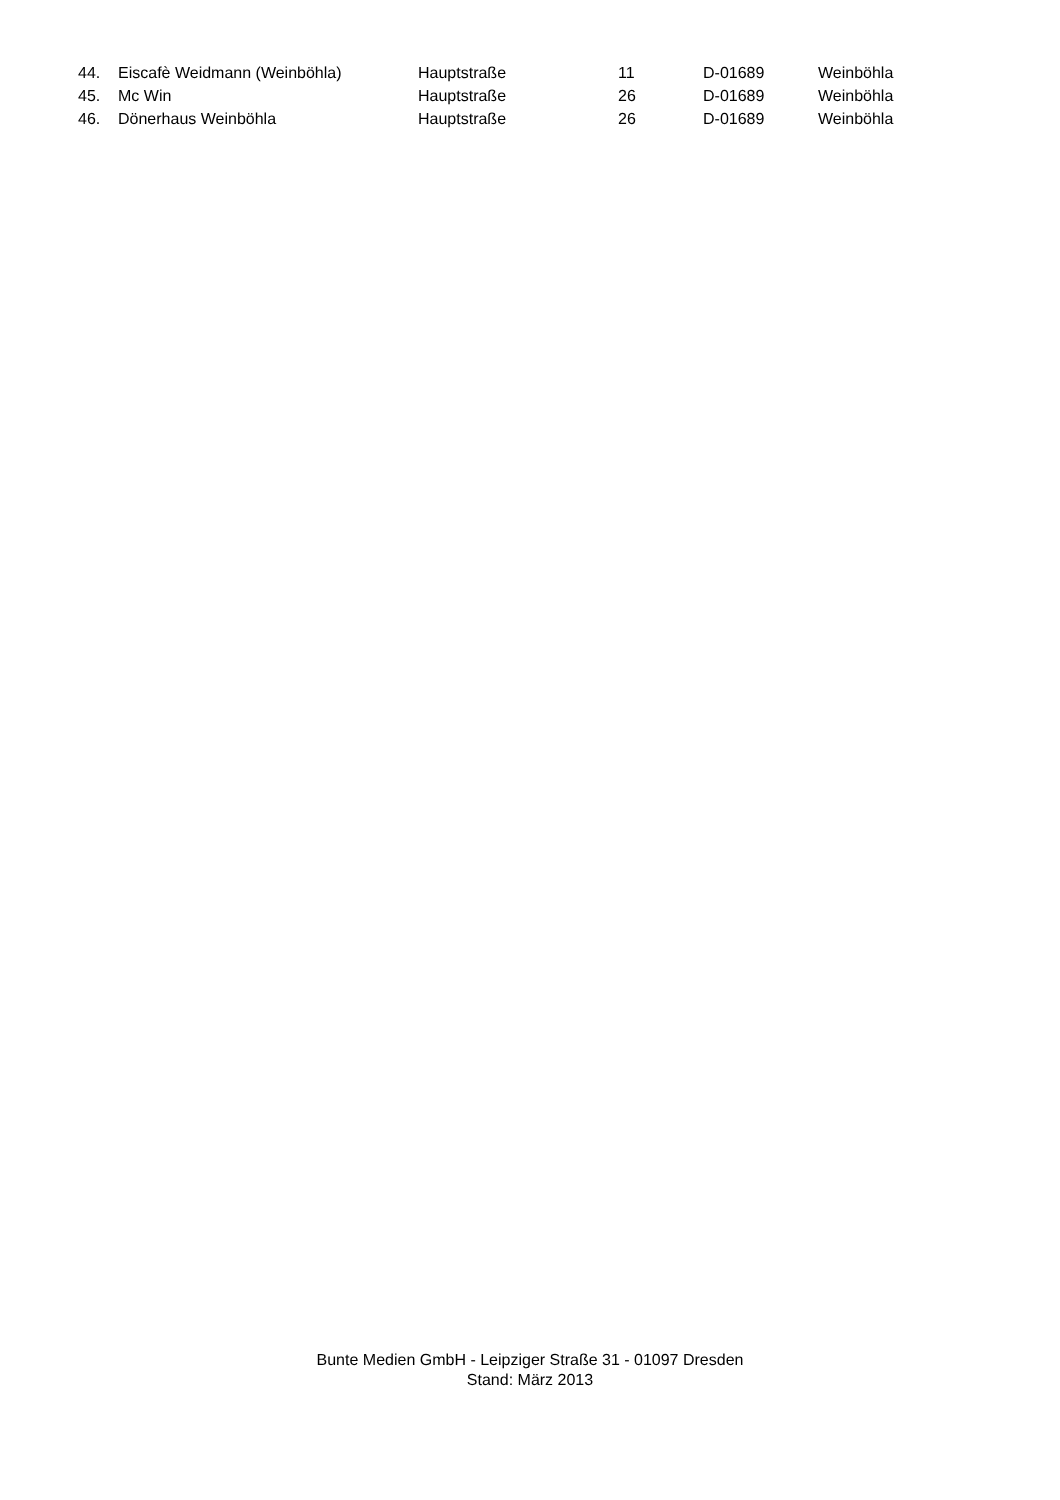| 44. | Eiscafè Weidmann (Weinböhla) | Hauptstraße | 11 | D-01689 | Weinböhla |
| 45. | Mc Win | Hauptstraße | 26 | D-01689 | Weinböhla |
| 46. | Dönerhaus Weinböhla | Hauptstraße | 26 | D-01689 | Weinböhla |
Bunte Medien GmbH - Leipziger Straße 31 - 01097 Dresden
Stand: März 2013